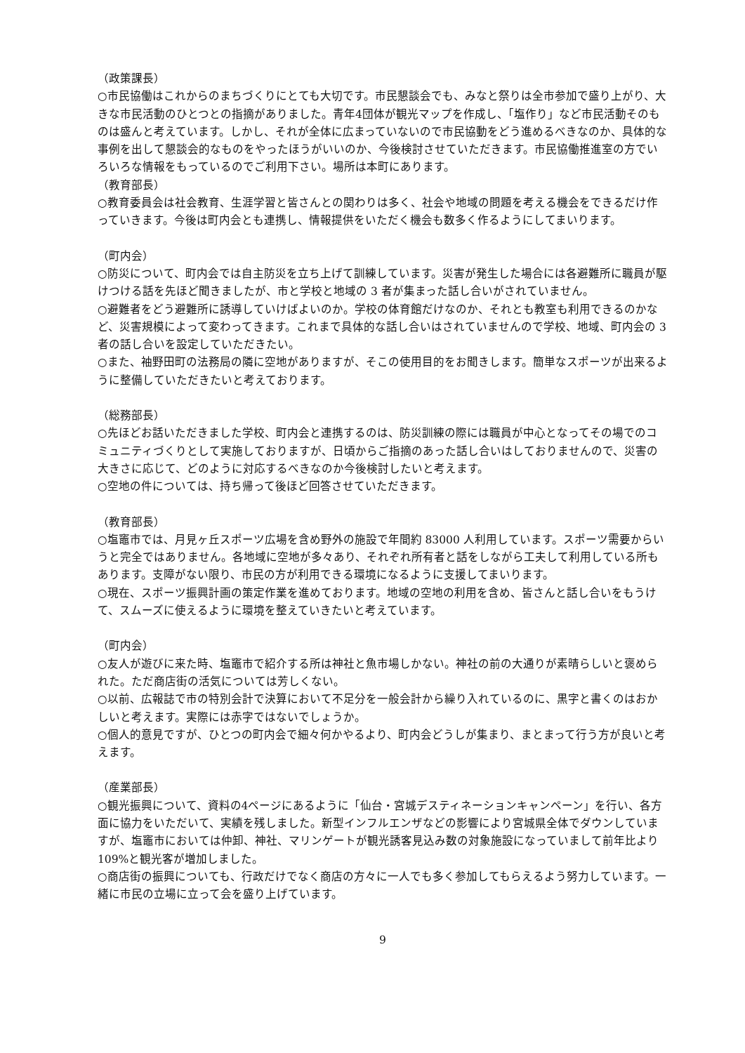（政策課長）
○市民協働はこれからのまちづくりにとても大切です。市民懇談会でも、みなと祭りは全市参加で盛り上がり、大きな市民活動のひとつとの指摘がありました。青年4団体が観光マップを作成し、「塩作り」など市民活動そのものは盛んと考えています。しかし、それが全体に広まっていないので市民協動をどう進めるべきなのか、具体的な事例を出して懇談会的なものをやったほうがいいのか、今後検討させていただきます。市民協働推進室の方でいろいろな情報をもっているのでご利用下さい。場所は本町にあります。
（教育部長）
○教育委員会は社会教育、生涯学習と皆さんとの関わりは多く、社会や地域の問題を考える機会をできるだけ作っていきます。今後は町内会とも連携し、情報提供をいただく機会も数多く作るようにしてまいります。
（町内会）
○防災について、町内会では自主防災を立ち上げて訓練しています。災害が発生した場合には各避難所に職員が駆けつける話を先ほど聞きましたが、市と学校と地域の 3 者が集まった話し合いがされていません。
○避難者をどう避難所に誘導していけばよいのか。学校の体育館だけなのか、それとも教室も利用できるのかなど、災害規模によって変わってきます。これまで具体的な話し合いはされていませんので学校、地域、町内会の 3 者の話し合いを設定していただきたい。
○また、袖野田町の法務局の隣に空地がありますが、そこの使用目的をお聞きします。簡単なスポーツが出来るように整備していただきたいと考えております。
（総務部長）
○先ほどお話いただきました学校、町内会と連携するのは、防災訓練の際には職員が中心となってその場でのコミュニティづくりとして実施しておりますが、日頃からご指摘のあった話し合いはしておりませんので、災害の大きさに応じて、どのように対応するべきなのか今後検討したいと考えます。
○空地の件については、持ち帰って後ほど回答させていただきます。
（教育部長）
○塩竈市では、月見ヶ丘スポーツ広場を含め野外の施設で年間約 83000 人利用しています。スポーツ需要からいうと完全ではありません。各地域に空地が多々あり、それぞれ所有者と話をしながら工夫して利用している所もあります。支障がない限り、市民の方が利用できる環境になるように支援してまいります。
○現在、スポーツ振興計画の策定作業を進めております。地域の空地の利用を含め、皆さんと話し合いをもうけて、スムーズに使えるように環境を整えていきたいと考えています。
（町内会）
○友人が遊びに来た時、塩竈市で紹介する所は神社と魚市場しかない。神社の前の大通りが素晴らしいと褒められた。ただ商店街の活気については芳しくない。
○以前、広報誌で市の特別会計で決算において不足分を一般会計から繰り入れているのに、黒字と書くのはおかしいと考えます。実際には赤字ではないでしょうか。
○個人的意見ですが、ひとつの町内会で細々何かやるより、町内会どうしが集まり、まとまって行う方が良いと考えます。
（産業部長）
○観光振興について、資料の4ページにあるように「仙台・宮城デスティネーションキャンペーン」を行い、各方面に協力をいただいて、実績を残しました。新型インフルエンザなどの影響により宮城県全体でダウンしていますが、塩竈市においては仲卸、神社、マリンゲートが観光誘客見込み数の対象施設になっていまして前年比より 109%と観光客が増加しました。
○商店街の振興についても、行政だけでなく商店の方々に一人でも多く参加してもらえるよう努力しています。一緒に市民の立場に立って会を盛り上げています。
9